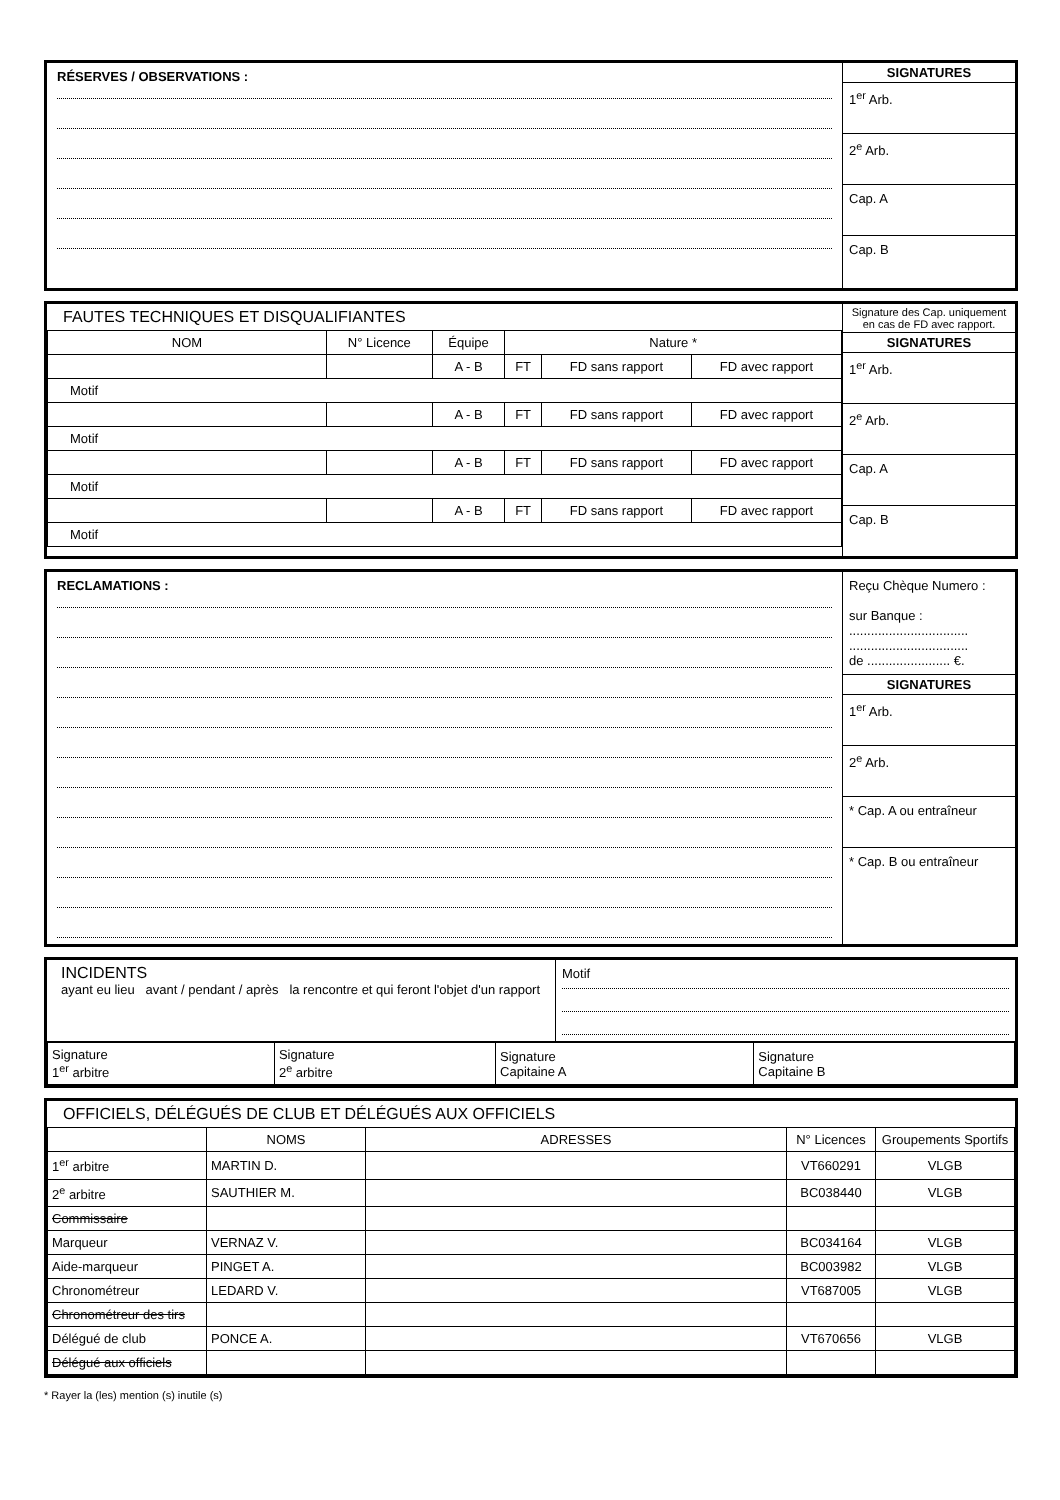RÉSERVES / OBSERVATIONS :
SIGNATURES
1<sup>er</sup> Arb.
2<sup>e</sup> Arb.
Cap. A
Cap. B
FAUTES TECHNIQUES ET DISQUALIFIANTES
| NOM | N° Licence | Équipe | Nature * | | |
| --- | --- | --- | --- | --- | --- |
| | | A - B | FT | FD sans rapport | FD avec rapport |
| Motif | | | | | |
| | | A - B | FT | FD sans rapport | FD avec rapport |
| Motif | | | | | |
| | | A - B | FT | FD sans rapport | FD avec rapport |
| Motif | | | | | |
| | | A - B | FT | FD sans rapport | FD avec rapport |
| Motif | | | | | |
Signature des Cap. uniquement en cas de FD avec rapport.
SIGNATURES
1<sup>er</sup> Arb.
2<sup>e</sup> Arb.
Cap. A
Cap. B
RECLAMATIONS :
Reçu Chèque Numero :
sur Banque :
.................................
.................................
de ....................... €.
SIGNATURES
1<sup>er</sup> Arb.
2<sup>e</sup> Arb.
* Cap. A ou entraîneur
* Cap. B ou entraîneur
INCIDENTS
ayant eu lieu avant / pendant / après la rencontre et qui feront l'objet d'un rapport
Motif
| Signature 1<sup>er</sup> arbitre | Signature 2<sup>e</sup> arbitre | Signature Capitaine A | Signature Capitaine B |
OFFICIELS, DÉLÉGUÉS DE CLUB ET DÉLÉGUÉS AUX OFFICIELS
| | NOMS | ADRESSES | N° Licences | Groupements Sportifs |
| --- | --- | --- | --- | --- |
| 1<sup>er</sup> arbitre | MARTIN D. | | VT660291 | VLGB |
| 2<sup>e</sup> arbitre | SAUTHIER M. | | BC038440 | VLGB |
| Commissaire | | | | |
| Marqueur | VERNAZ V. | | BC034164 | VLGB |
| Aide-marqueur | PINGET A. | | BC003982 | VLGB |
| Chronométreur | LEDARD V. | | VT687005 | VLGB |
| Chronométreur des tirs | | | | |
| Délégué de club | PONCE A. | | VT670656 | VLGB |
| Délégué aux officiels | | | | |
* Rayer la (les) mention (s) inutile (s)